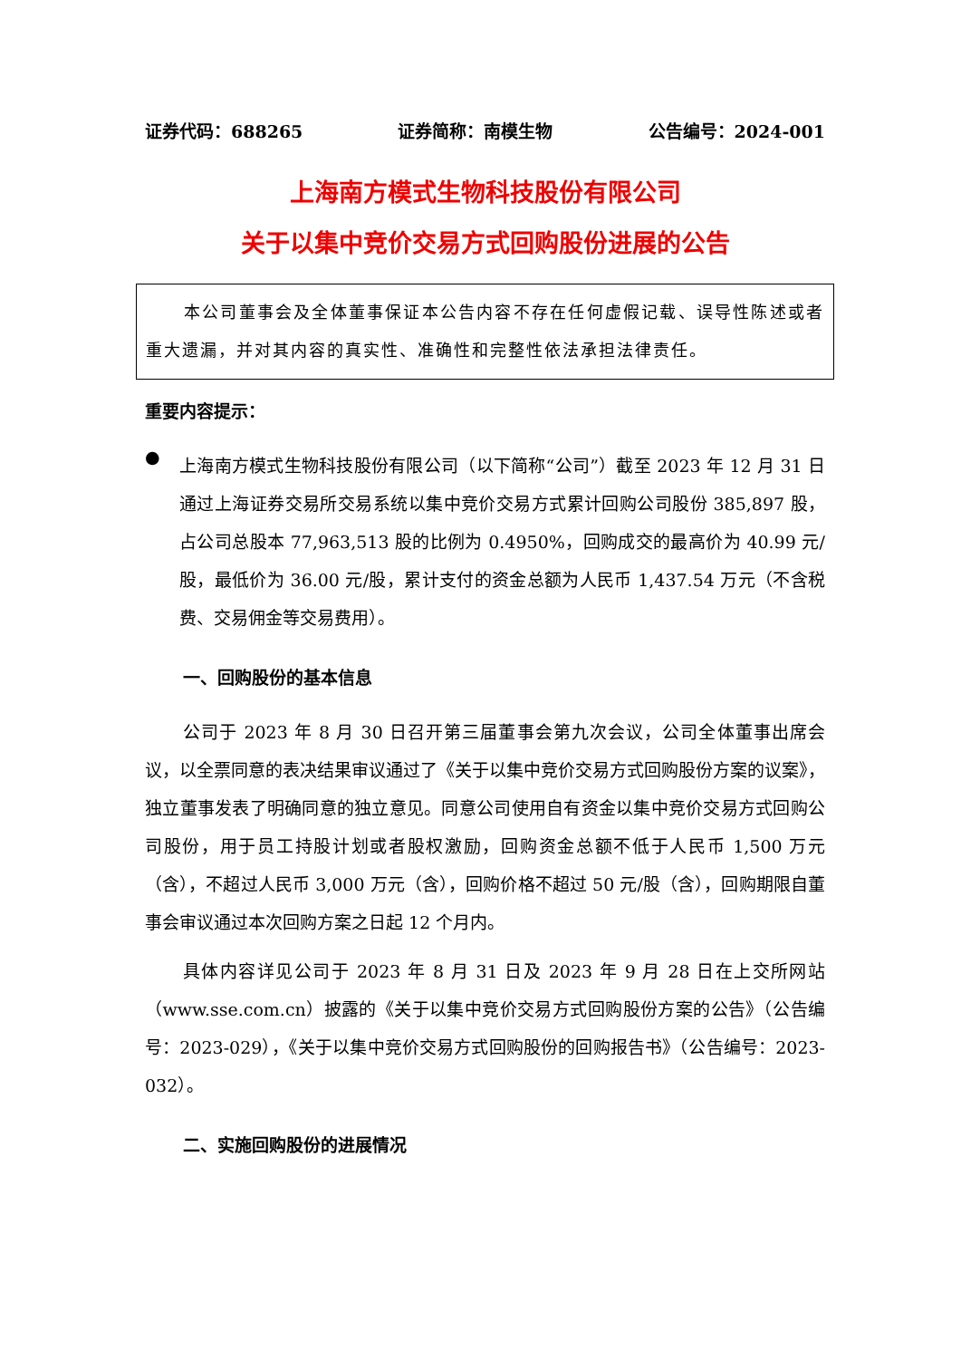证券代码：688265 证券简称：南模生物 公告编号：2024-001
上海南方模式生物科技股份有限公司
关于以集中竞价交易方式回购股份进展的公告
本公司董事会及全体董事保证本公告内容不存在任何虚假记载、误导性陈述或者重大遗漏，并对其内容的真实性、准确性和完整性依法承担法律责任。
重要内容提示：
●
上海南方模式生物科技股份有限公司（以下简称“公司”）截至 2023 年 12 月 31 日通过上海证券交易所交易系统以集中竞价交易方式累计回购公司股份 385,897 股，占公司总股本 77,963,513 股的比例为 0.4950%，回购成交的最高价为 40.99 元/股，最低价为 36.00 元/股，累计支付的资金总额为人民币 1,437.54 万元（不含税费、交易佣金等交易费用）。
一、回购股份的基本信息
公司于 2023 年 8 月 30 日召开第三届董事会第九次会议，公司全体董事出席会议，以全票同意的表决结果审议通过了《关于以集中竞价交易方式回购股份方案的议案》，独立董事发表了明确同意的独立意见。同意公司使用自有资金以集中竞价交易方式回购公司股份，用于员工持股计划或者股权激励，回购资金总额不低于人民币 1,500 万元（含），不超过人民币 3,000 万元（含），回购价格不超过 50 元/股（含），回购期限自董事会审议通过本次回购方案之日起 12 个月内。
具体内容详见公司于 2023 年 8 月 31 日及 2023 年 9 月 28 日在上交所网站（www.sse.com.cn）披露的《关于以集中竞价交易方式回购股份方案的公告》（公告编号：2023-029），《关于以集中竞价交易方式回购股份的回购报告书》（公告编号：2023-032）。
二、实施回购股份的进展情况